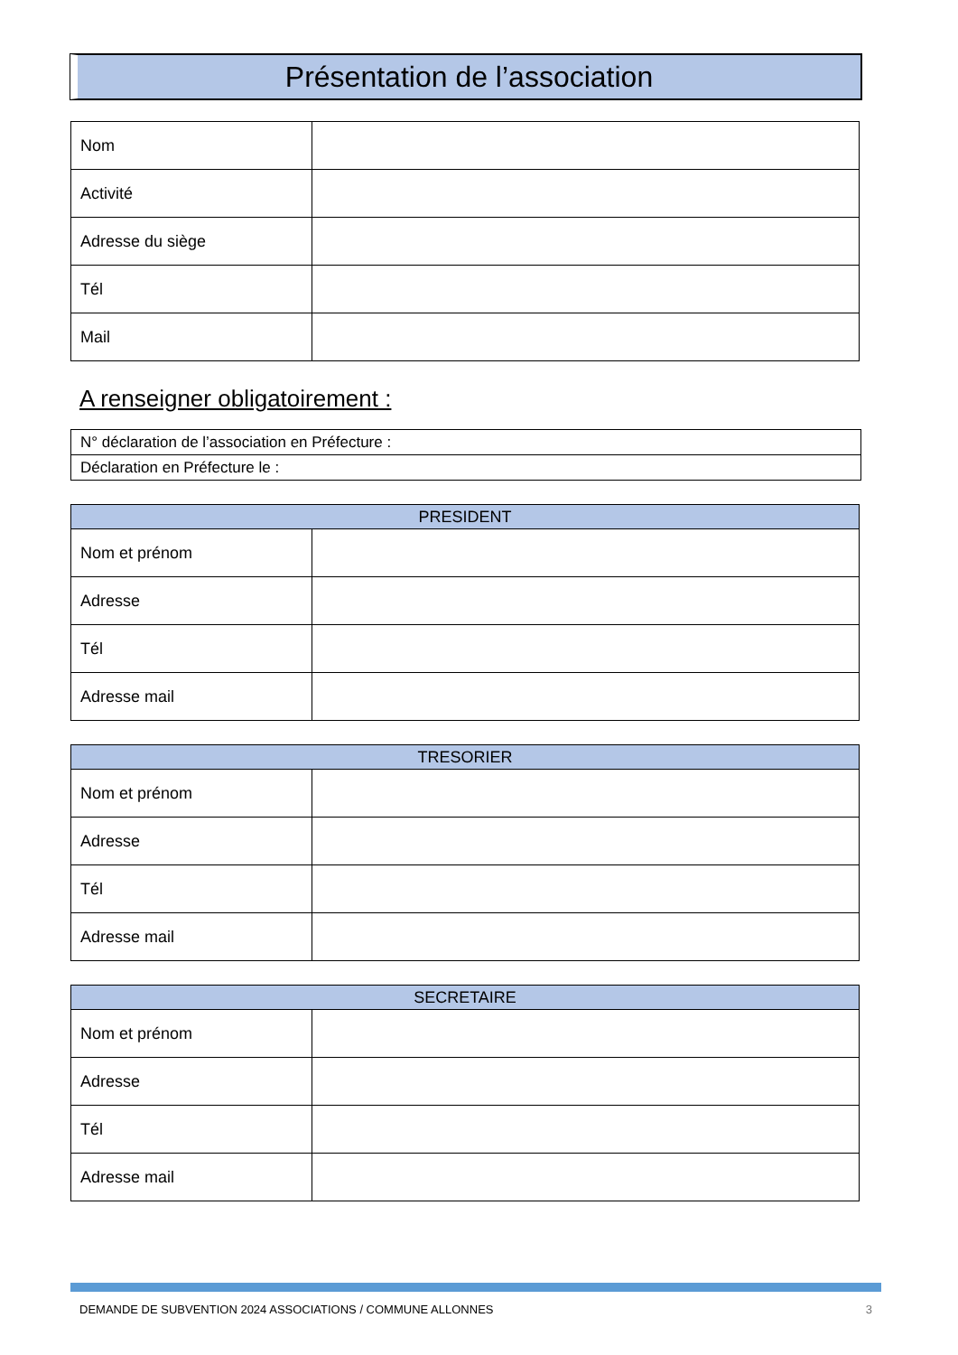Présentation de l’association
| Nom | |
| Activité | |
| Adresse du siège | |
| Tél | |
| Mail | |
A renseigner obligatoirement :
| N° déclaration de l’association en Préfecture : |
| Déclaration en Préfecture le : |
| PRESIDENT | |
| --- | --- |
| Nom et prénom | |
| Adresse | |
| Tél | |
| Adresse mail | |
| TRESORIER | |
| --- | --- |
| Nom et prénom | |
| Adresse | |
| Tél | |
| Adresse mail | |
| SECRETAIRE | |
| --- | --- |
| Nom et prénom | |
| Adresse | |
| Tél | |
| Adresse mail | |
DEMANDE DE SUBVENTION 2024 ASSOCIATIONS / COMMUNE ALLONNES 3